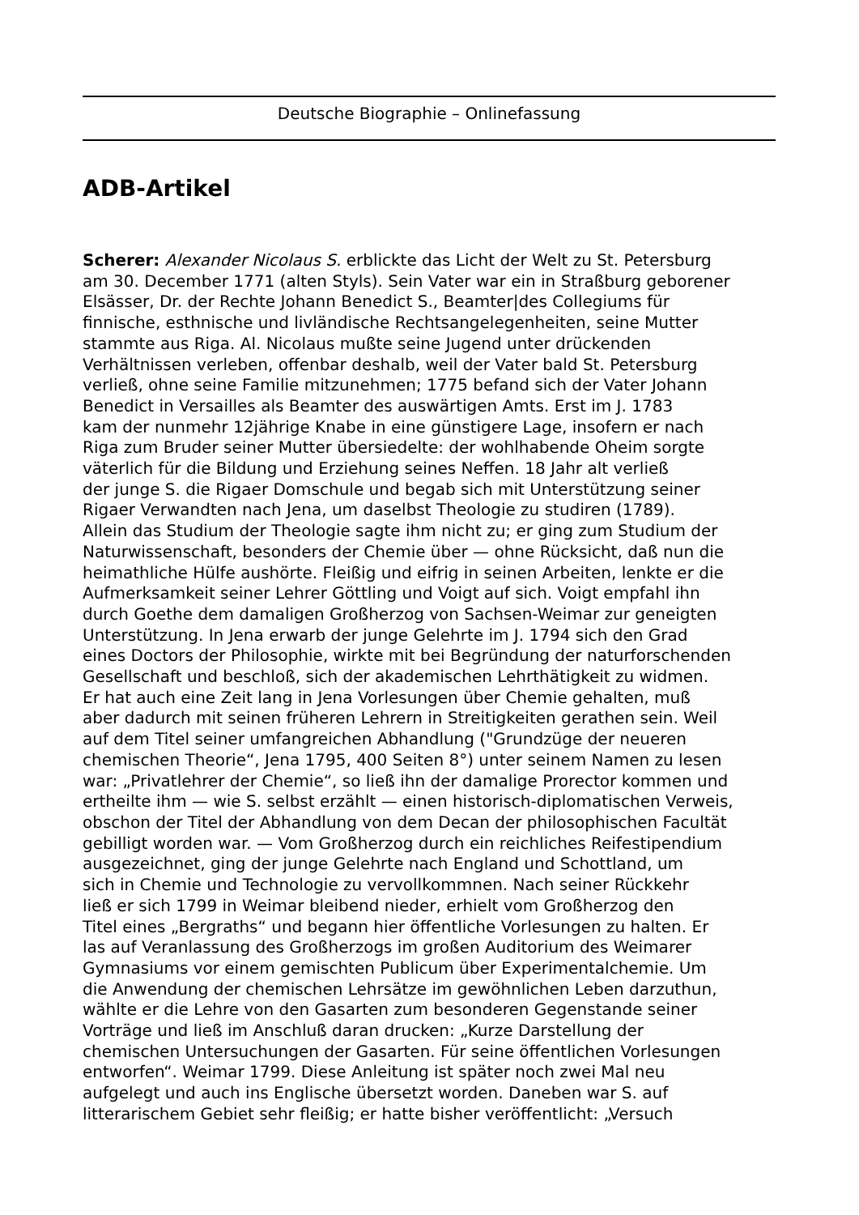Deutsche Biographie – Onlinefassung
ADB-Artikel
Scherer: Alexander Nicolaus S. erblickte das Licht der Welt zu St. Petersburg
am 30. December 1771 (alten Styls). Sein Vater war ein in Straßburg geborener
Elsässer, Dr. der Rechte Johann Benedict S., Beamter|des Collegiums für
finnische, esthnische und livländische Rechtsangelegenheiten, seine Mutter
stammte aus Riga. Al. Nicolaus mußte seine Jugend unter drückenden
Verhältnissen verleben, offenbar deshalb, weil der Vater bald St. Petersburg
verließ, ohne seine Familie mitzunehmen; 1775 befand sich der Vater Johann
Benedict in Versailles als Beamter des auswärtigen Amts. Erst im J. 1783
kam der nunmehr 12jährige Knabe in eine günstigere Lage, insofern er nach
Riga zum Bruder seiner Mutter übersiedelte: der wohlhabende Oheim sorgte
väterlich für die Bildung und Erziehung seines Neffen. 18 Jahr alt verließ
der junge S. die Rigaer Domschule und begab sich mit Unterstützung seiner
Rigaer Verwandten nach Jena, um daselbst Theologie zu studiren (1789).
Allein das Studium der Theologie sagte ihm nicht zu; er ging zum Studium der
Naturwissenschaft, besonders der Chemie über — ohne Rücksicht, daß nun die
heimathliche Hülfe aushörte. Fleißig und eifrig in seinen Arbeiten, lenkte er die
Aufmerksamkeit seiner Lehrer Göttling und Voigt auf sich. Voigt empfahl ihn
durch Goethe dem damaligen Großherzog von Sachsen-Weimar zur geneigten
Unterstützung. In Jena erwarb der junge Gelehrte im J. 1794 sich den Grad
eines Doctors der Philosophie, wirkte mit bei Begründung der naturforschenden
Gesellschaft und beschloß, sich der akademischen Lehrthätigkeit zu widmen.
Er hat auch eine Zeit lang in Jena Vorlesungen über Chemie gehalten, muß
aber dadurch mit seinen früheren Lehrern in Streitigkeiten gerathen sein. Weil
auf dem Titel seiner umfangreichen Abhandlung ("Grundzüge der neueren
chemischen Theorie“, Jena 1795, 400 Seiten 8°) unter seinem Namen zu lesen
war: „Privatlehrer der Chemie“, so ließ ihn der damalige Prorector kommen und
ertheilte ihm — wie S. selbst erzählt — einen historisch-diplomatischen Verweis,
obschon der Titel der Abhandlung von dem Decan der philosophischen Facultät
gebilligt worden war. — Vom Großherzog durch ein reichliches Reifestipendium
ausgezeichnet, ging der junge Gelehrte nach England und Schottland, um
sich in Chemie und Technologie zu vervollkommnen. Nach seiner Rückkehr
ließ er sich 1799 in Weimar bleibend nieder, erhielt vom Großherzog den
Titel eines „Bergraths“ und begann hier öffentliche Vorlesungen zu halten. Er
las auf Veranlassung des Großherzogs im großen Auditorium des Weimarer
Gymnasiums vor einem gemischten Publicum über Experimentalchemie. Um
die Anwendung der chemischen Lehrsätze im gewöhnlichen Leben darzuthun,
wählte er die Lehre von den Gasarten zum besonderen Gegenstande seiner
Vorträge und ließ im Anschluß daran drucken: „Kurze Darstellung der
chemischen Untersuchungen der Gasarten. Für seine öffentlichen Vorlesungen
entworfen“. Weimar 1799. Diese Anleitung ist später noch zwei Mal neu
aufgelegt und auch ins Englische übersetzt worden. Daneben war S. auf
litterarischem Gebiet sehr fleißig; er hatte bisher veröffentlicht: „Versuch